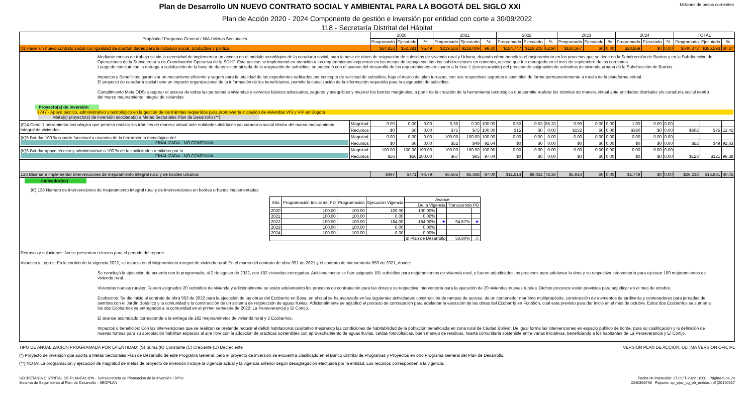Millones de pesos corrientes
Plan de Desarrollo UN NUEVO CONTRATO SOCIAL Y AMBIENTAL PARA LA BOGOTÁ DEL SIGLO XXI
Plan de Acción 2020 - 2024 Componente de gestión e inversión por entidad con corte a 30/09/2022
118 - Secretaría Distrital del Hábitat
| Propósito / Programa General / N/A / Metas Sectoriales | | 2020 | | | 2021 | | | 2022 | | | 2023 | | | 2024 | | | TOTAL | | |
| --- | --- | --- | --- | --- | --- | --- | --- | --- | --- | --- | --- | --- | --- | --- | --- | --- | --- | --- | --- |
| | | Programado | Ejecutado | % | Programado | Ejecutado | % | Programado | Ejecutado | % | Programado | Ejecutado | % | Programado | Ejecutado | % | Programado | Ejecutado | % |
| 01 Hacer un nuevo contrato social con igualdad de oportunidades para la inclusión social, productiva y política | | $54,853 | $52,381 | 95.49 | $219,536 | $218,009 | 99.30 | $184,747 | $116,203 | 62.90 | $160,367 | $0 | 0.00 | $20,869 | $0 | 0.00 | $640,373 | $386,593 | 60.37 |
| Mediante mesas de trabajo se vio la necesidad de implementar un acceso en el módulo tecnológico de la curaduría social, para la base de datos de asignación de subsidios de vivienda rural y Urbana, dejando cómo beneficio el mejoramiento en los procesos que se tiene en la Subdirección de Barrios y en la Subdirección de Operaciones de la Subsecretaría de Coordinación Operativa de la SDHT. Este acceso se implementó en atención a los requerimientos expuestos en las mesas de trabajo con las dos subdirecciones en comento, acceso que fue entregado en el mes de septiembre de los corrientes. Luego de concluir con la entrega a satisfacción de la base de datos sistematizada de la asignación de subsidios, se procedió con el avance del desarrollo de los requerimientos en cuanto a la fase 1 (estructuración) del proceso de asignación de subsidios de vivienda urbana de la Subdirección de Barrios. Impactos y Beneficios: garantizar un mecanismo eficiente y seguro para la totalidad de los expedientes radicados por concepto de solicitud de subsidios, bajo el marco del plan terrazas, con sus respectivos soportes disponibles de forma permanentemente a través de la plataforma virtual. El proyecto de curaduría social tiene un impacto organizacional de la información de los beneficiarios, permite la canalización de la información requerida para la asignación de subsidios. Cumplimiento Meta ODS: asegurar el acceso de todas las personas a viviendas y servicios básicos adecuados, seguros y asequibles y mejorar los barrios marginales, a partir de la creación de la herramienta tecnológica que permite realizar los trámites de manera virtual ante entidades distritales y/o curaduría social dentro del marco mejoramiento integral de viviendas. Proyecto(s) de inversión 7747 - Apoyo técnico, administrativo y tecnológico en la gestión de los trámites requeridos para promover la iniciación de viviendas VIS y VIP en Bogotá Meta(s) proyecto(s) de inversión asociada(s) a Metas Sectoriales Plan de Desarrollo (**) | | | | | | | | | | | | | | | | | | | |
| (C)4 Crear 1 herramienta tecnológica que permita realizar los trámites de manera virtual ante entidades distritales y/o curaduría social dentro del marco mejoramiento integral de viviendas. | Magnitud | 0.00 | 0.00 | 0.00 | 0.30 | 0.30 | 100.00 | 0.60 | 0.53 | 88.33 | 0.90 | 0.00 | 0.00 | 1.00 | 0.00 | 0.00 | | | |
| | Recursos | $0 | $0 | 0.00 | $75 | $75 | 100.00 | $15 | $0 | 0.00 | $132 | $0 | 0.00 | $380 | $0 | 0.00 | $602 | $75 | 12.42 |
| (K)5 Brindar 100 % soporte funcional a usuarios de la herramienta tecnológica del FINALIZADA - NO CONTINUA | Magnitud | 0.00 | 0.00 | 0.00 | 100.00 | 100.00 | 100.00 | 0.00 | 0.00 | 0.00 | 0.00 | 0.00 | 0.00 | 0.00 | 0.00 | 0.00 | | | |
| | Recursos | $0 | $0 | 0.00 | $52 | $49 | 92.64 | $0 | $0 | 0.00 | $0 | $0 | 0.00 | $0 | $0 | 0.00 | $52 | $49 | 92.63 |
| (K)6 Brindar apoyo técnico y administrativo a 100 % de las solicitudes remitidas por la FINALIZADA - NO CONTINUA | Magnitud | 100.00 | 100.00 | 100.00 | 100.00 | 100.00 | 100.00 | 0.00 | 0.00 | 0.00 | 0.00 | 0.00 | 0.00 | 0.00 | 0.00 | 0.00 | | | |
| | Recursos | $56 | $56 | 100.00 | $67 | $65 | 97.04 | $0 | $0 | 0.00 | $0 | $0 | 0.00 | $0 | $0 | 0.00 | $123 | $121 | 98.38 |
| 126 Diseñar e implementar intervenciones de mejoramiento integral rural y de bordes urbanos | | $497 | $471 | 94.79 | $6,565 | $6,368 | 97.00 | $11,514 | $9,022 | 78.36 | $5,914 | $0 | 0.00 | $1,749 | $0 | 0.00 | $26,238 | $15,861 | 60.45 |
| Indicador(es) (K) 138 Número de intervenciones de mejoramiento integral rural y de intervenciones en bordes urbanos implementadas / Año / Programación Inicial del PD / Programación / Ejecución Vigencia / Avance / / / / / / / / / De la Vigencia / / Transcurrido PD / / / 2020 / 100.00 / 100.00 / 100.00 / 100.00% / / / / / 2021 / 100.00 / 100.00 / 0.00 / 0.00% / / / / / 2022 / 100.00 / 100.00 / 184.00 / 184.00% / ★ / 94.67% / ★ / / 2023 / 100.00 / 100.00 / 0.00 / 0.00% / / / / / 2024 / 100.00 / 100.00 / 0.00 / 0.00% / / / / / / / / / al Plan de Desarrollo / / 56.80% / ⚠ / Retrasos y soluciones: No se presentan retrasos para el periodo del reporte. Avances y Logros: En lo corrido de la vigencia 2022, se avanza en el Mejoramiento integral de vivienda rural: En el marco del contrato de obra 991 de 2021 y el contrato de interventoría 959 de 2021, donde: Se concluyó la ejecución de acuerdo con lo programado, al 2 de agosto de 2022, con 182 viviendas entregadas. Adicionalmente se han asignado 181 subsidios para mejoramientos de vivienda rural, y fueron adjudicados los procesos para adelantar la obra y su respectiva interventoría para ejecutar 180 mejoramientos de vivienda rural. Viviendas nuevas rurales: Fueron asignados 20 subsidios de vivienda y adicionalmente se están adelantando los procesos de contratación para las obras y su respectiva interventoría para la ejecución de 20 viviendas nuevas rurales. Dichos procesos están previstos para adjudicar en el mes de octubre. Ecobarrios: Se dio inicio al contrato de obra 953 de 2022 para la ejecución de las obras del Ecobarrio en Bosa, en el cual se ha avanzado en las siguientes actividades: construcción de rampas de acceso, de un contenedor marítimo multipropósito, construcción de elementos de jardinería y contenedores para jornadas de siembra con el Jardín Botánico y la comunidad y la construcción de un sistema de recolección de aguas lluvias. Adicionalmente se adjudicó el proceso de contratación para adelantar la ejecución de las obras del Ecobarrio en Fontibón, cual esta previsto para dar inicio en el mes de octubre. Estos dos Ecobarrios se suman a los dos Ecobarrios ya entregados a la comunidad en el primer semestre de 2022: La Perseverancia y El Cortijo. El avance acumulado corresponde a la entrega de 182 mejoraminetos de vivienda rural y 2 Ecobarrios. Impactos o beneficios: Con las intervenciones que se realizan se pretende reducir el déficit habitacional cualitativo mejorando las condiciones de habitabilidad de la población beneficiada en zona rural de Ciudad Bolívar. De igual forma las intervenciones en espacio público de borde, para su cualificación y la definición de nuevas formas para su apropiación habilitan espacios al aire libre con la adopción de prácticas sostenibles con aprovechamiento de aguas lluvias, celdas fotovoltaicas, buen manejo de residuos, huerta comunitaria sostenible entre varias iniciativas, beneficiando a los habitantes de La Perseverancia y El Cortijo. | | | | | | | | | | | | | | | | | | | |
TIPO DE ANUALIZACION PROGRAMADA POR LA ENTIDAD: (S) Suma (K) Constante (C) Creciente (D) Decreciente VERSION PLAN DE ACCION: ULTIMA VERSION OFICIAL
(*) Proyecto de inversión que aporta a Metas Sectoriales Plan de Desarrollo de este Programa General, pero el proyecto de inversión se encuentra clasificado en el Banco Distrital de Programas y Proyectos en otro Programa General del Plan de Desarrollo.
(**) NOTA: La programación y ejecución de magnitud de metas de proyecto de inversión incluye la vigencia actual y la vigencia anterior según desagregación efectuada por la entidad. Los recursos corresponden a la vigencia.
Fecha de impresión: 27-OCT-2022 16:00 Página 6 de 28
2240368798 Reporte: sp_ejec_cg_bh_entidad.rdf (20190617
SECRETARÍA DISTRITAL DE PLANEACIÓN - Subsecretaría de Planeación de la Inversión / DPSI
Sistema de Seguimiento al Plan de Desarrollo - SEGPLAN